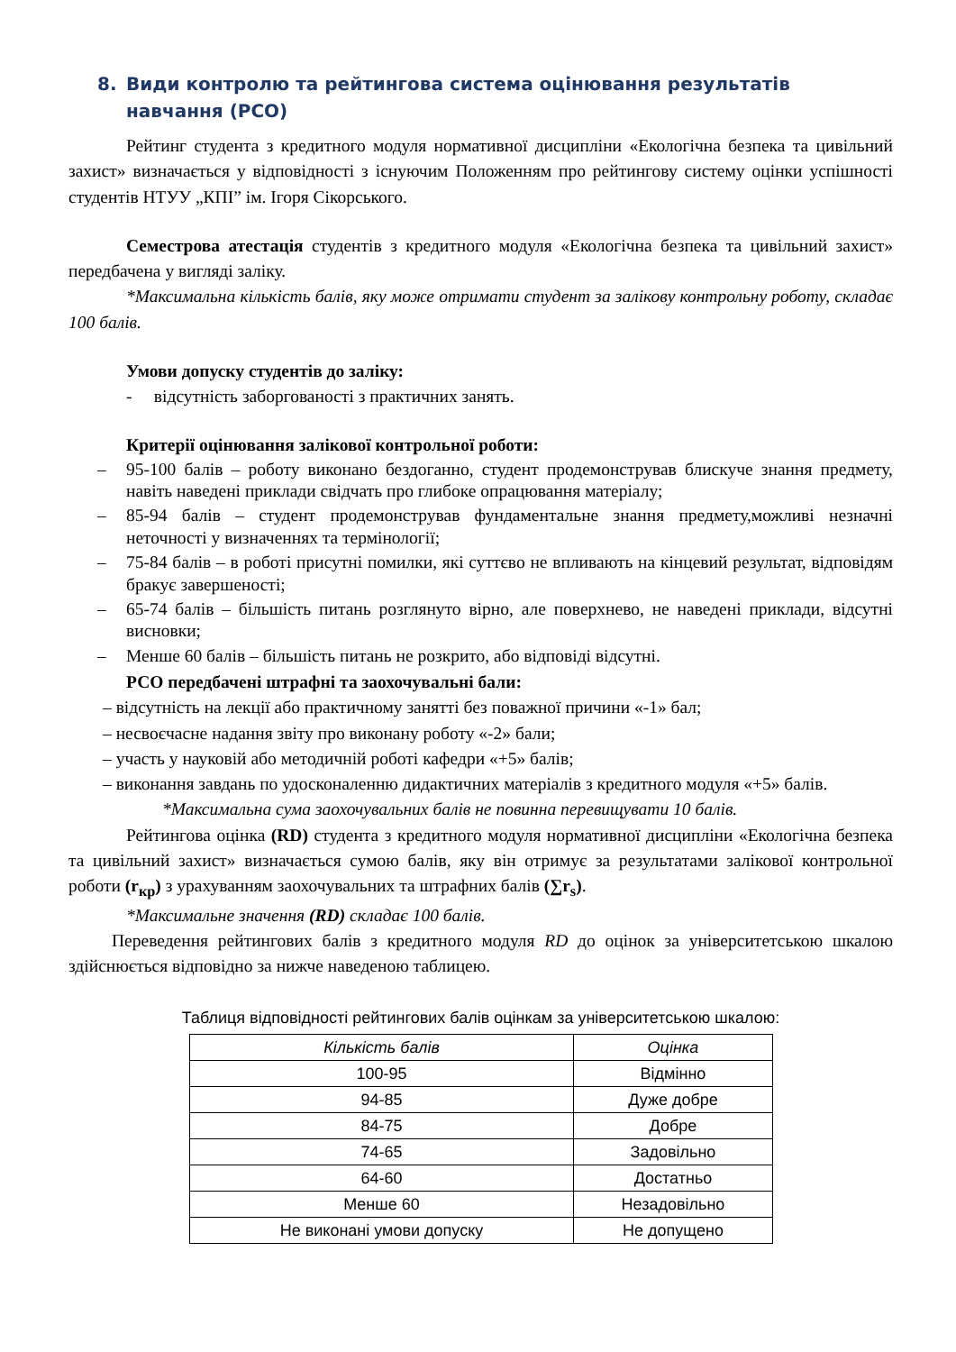8. Види контролю та рейтингова система оцінювання результатів навчання (РСО)
Рейтинг студента з кредитного модуля нормативної дисципліни «Екологічна безпека та цивільний захист» визначається у відповідності з існуючим Положенням про рейтингову систему оцінки успішності студентів НТУУ „КПІ” ім. Ігоря Сікорського.
Семестрова атестація студентів з кредитного модуля «Екологічна безпека та цивільний захист» передбачена у вигляді заліку.
*Максимальна кількість балів, яку може отримати студент за залікову контрольну роботу, складає 100 балів.
Умови допуску студентів до заліку:
- відсутність заборгованості з практичних занять.
Критерії оцінювання залікової контрольної роботи:
– 95-100 балів – роботу виконано бездоганно, студент продемонстрував блискуче знання предмету, навіть наведені приклади свідчать про глибоке опрацювання матеріалу;
– 85-94 балів – студент продемонстрував фундаментальне знання предмету,можливі незначні неточності у визначеннях та термінології;
– 75-84 балів – в роботі присутні помилки, які суттєво не впливають на кінцевий результат, відповідям бракує завершеності;
– 65-74 балів – більшість питань розглянуто вірно, але поверхнево, не наведені приклади, відсутні висновки;
– Менше 60 балів – більшість питань не розкрито, або відповіді відсутні.
РСО передбачені штрафні та заохочувальні бали:
– відсутність на лекції або практичному занятті без поважної причини «-1» бал;
– несвоєчасне надання звіту про виконану роботу «-2» бали;
– участь у науковій або методичній роботі кафедри «+5» балів;
– виконання завдань по удосконаленню дидактичних матеріалів з кредитного модуля «+5» балів.
*Максимальна сума заохочувальних балів не повинна перевищувати 10 балів.
Рейтингова оцінка (RD) студента з кредитного модуля нормативної дисципліни «Екологічна безпека та цивільний захист» визначається сумою балів, яку він отримує за результатами залікової контрольної роботи (r<sub>кр</sub>) з урахуванням заохочувальних та штрафних балів (∑r<sub>s</sub>).
*Максимальне значення (RD) складає 100 балів.
Переведення рейтингових балів з кредитного модуля RD до оцінок за університетською шкалою здійснюється відповідно за нижче наведеною таблицею.
Таблиця відповідності рейтингових балів оцінкам за університетською шкалою:
| Кількість балів | Оцінка |
| --- | --- |
| 100-95 | Відмінно |
| 94-85 | Дуже добре |
| 84-75 | Добре |
| 74-65 | Задовільно |
| 64-60 | Достатньо |
| Менше 60 | Незадовільно |
| Не виконані умови допуску | Не допущено |